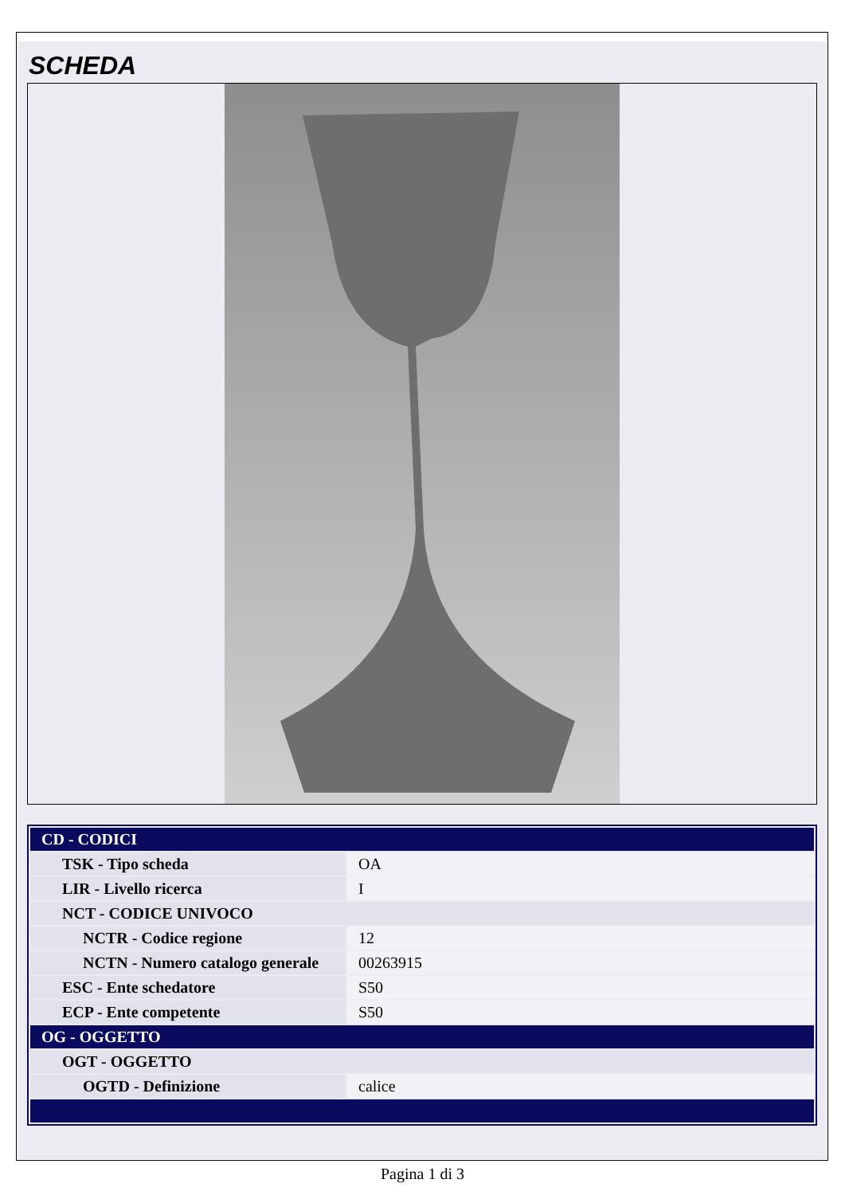SCHEDA
| CD - CODICI | |
| TSK - Tipo scheda | OA |
| LIR - Livello ricerca | I |
| NCT - CODICE UNIVOCO | |
| NCTR - Codice regione | 12 |
| NCTN - Numero catalogo generale | 00263915 |
| ESC - Ente schedatore | S50 |
| ECP - Ente competente | S50 |
| OG - OGGETTO | |
| OGT - OGGETTO | |
| OGTD - Definizione | calice |
Pagina 1 di 3